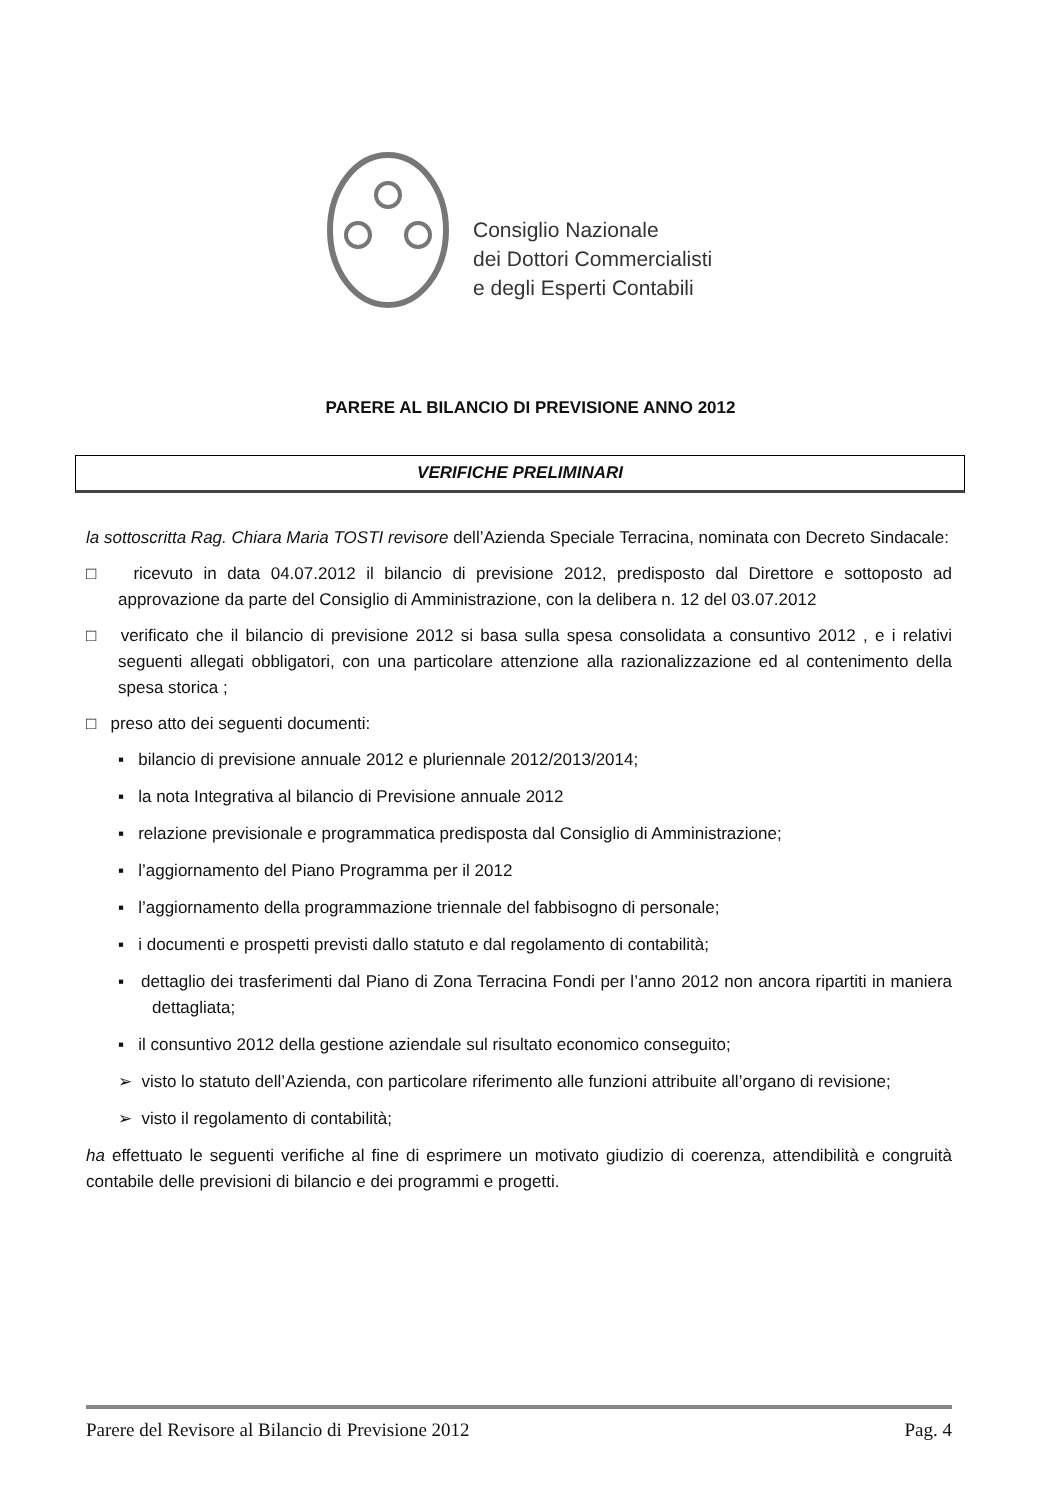Consiglio Nazionale
dei Dottori Commercialisti
e degli Esperti Contabili
PARERE AL BILANCIO DI PREVISIONE ANNO 2012
VERIFICHE PRELIMINARI
la sottoscritta Rag. Chiara Maria TOSTI revisore dell’Azienda Speciale Terracina, nominata con Decreto Sindacale:
□ ricevuto in data 04.07.2012 il bilancio di previsione 2012, predisposto dal Direttore e sottoposto ad approvazione da parte del Consiglio di Amministrazione, con la delibera n. 12 del 03.07.2012
□ verificato che il bilancio di previsione 2012 si basa sulla spesa consolidata a consuntivo 2012 , e i relativi seguenti allegati obbligatori, con una particolare attenzione alla razionalizzazione ed al contenimento della spesa storica ;
□ preso atto dei seguenti documenti:
▪ bilancio di previsione annuale 2012 e pluriennale 2012/2013/2014;
▪ la nota Integrativa al bilancio di Previsione annuale 2012
▪ relazione previsionale e programmatica predisposta dal Consiglio di Amministrazione;
▪ l’aggiornamento del Piano Programma per il 2012
▪ l’aggiornamento della programmazione triennale del fabbisogno di personale;
▪ i documenti e prospetti previsti dallo statuto e dal regolamento di contabilità;
▪ dettaglio dei trasferimenti dal Piano di Zona Terracina Fondi per l’anno 2012 non ancora ripartiti in maniera dettagliata;
▪ il consuntivo 2012 della gestione aziendale sul risultato economico conseguito;
➢ visto lo statuto dell’Azienda, con particolare riferimento alle funzioni attribuite all’organo di revisione;
➢ visto il regolamento di contabilità;
ha effettuato le seguenti verifiche al fine di esprimere un motivato giudizio di coerenza, attendibilità e congruità contabile delle previsioni di bilancio e dei programmi e progetti.
Parere del Revisore al Bilancio di Previsione 2012 Pag. 4